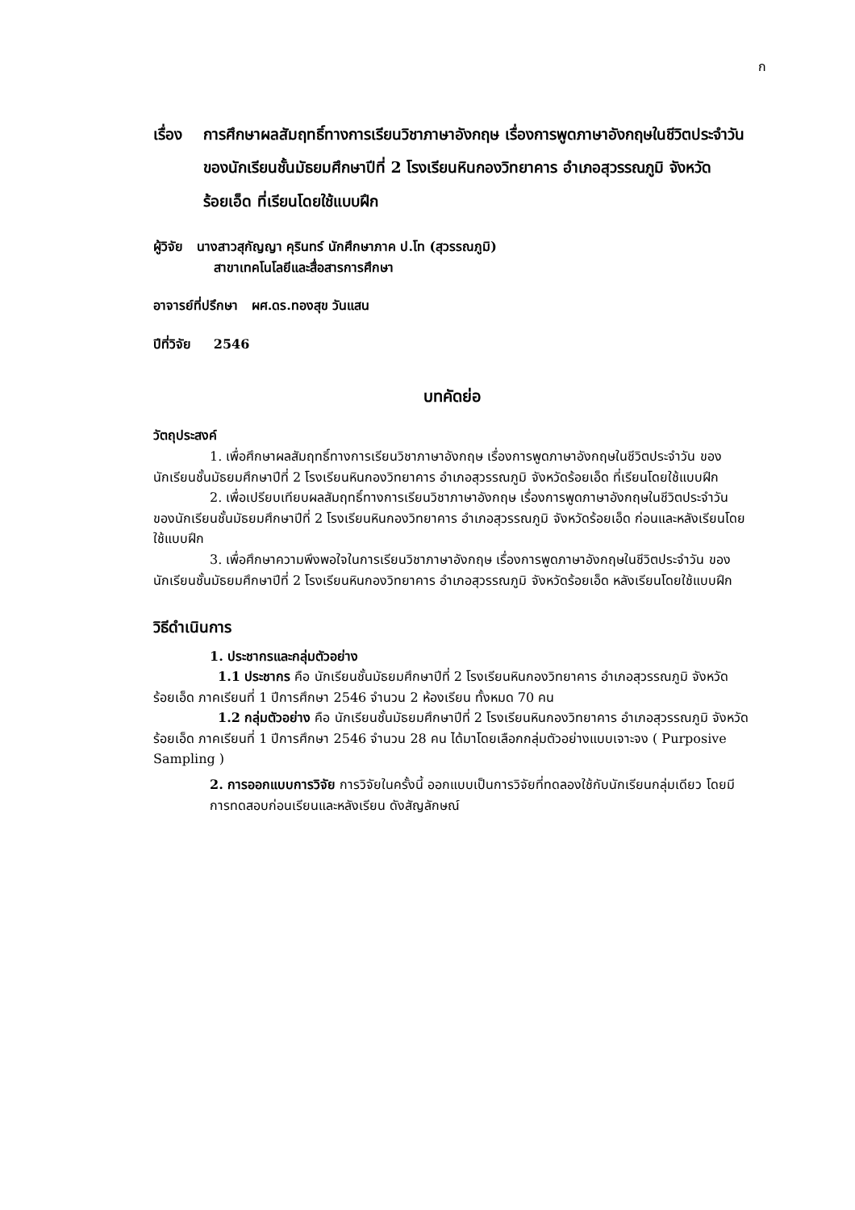ก
เรื่อง
การศึกษาผลสัมฤทธิ์ทางการเรียนวิชาภาษาอังกฤษ เรื่องการพูดภาษาอังกฤษในชีวิตประจำวัน ของนักเรียนชั้นมัธยมศึกษาปีที่ 2 โรงเรียนหินกองวิทยาคาร อำเภอสุวรรณภูมิ จังหวัดร้อยเอ็ด ที่เรียนโดยใช้แบบฝึก
ผู้วิจัย นางสาวสุกัญญา คุรินทร์ นักศึกษาภาค ป.โท (สุวรรณภูมิ)
สาขาเทคโนโลยีและสื่อสารการศึกษา
อาจารย์ที่ปรึกษา ผศ.ดร.ทองสุข วันแสน
ปีที่วิจัย 2546
บทคัดย่อ
วัตถุประสงค์
1. เพื่อศึกษาผลสัมฤทธิ์ทางการเรียนวิชาภาษาอังกฤษ เรื่องการพูดภาษาอังกฤษในชีวิตประจำวัน ของนักเรียนชั้นมัธยมศึกษาปีที่ 2 โรงเรียนหินกองวิทยาคาร อำเภอสุวรรณภูมิ จังหวัดร้อยเอ็ด ที่เรียนโดยใช้แบบฝึก
2. เพื่อเปรียบเทียบผลสัมฤทธิ์ทางการเรียนวิชาภาษาอังกฤษ เรื่องการพูดภาษาอังกฤษในชีวิตประจำวันของนักเรียนชั้นมัธยมศึกษาปีที่ 2 โรงเรียนหินกองวิทยาคาร อำเภอสุวรรณภูมิ จังหวัดร้อยเอ็ด ก่อนและหลังเรียนโดยใช้แบบฝึก
3. เพื่อศึกษาความพึงพอใจในการเรียนวิชาภาษาอังกฤษ เรื่องการพูดภาษาอังกฤษในชีวิตประจำวัน ของนักเรียนชั้นมัธยมศึกษาปีที่ 2 โรงเรียนหินกองวิทยาคาร อำเภอสุวรรณภูมิ จังหวัดร้อยเอ็ด หลังเรียนโดยใช้แบบฝึก
วิธีดำเนินการ
1. ประชากรและกลุ่มตัวอย่าง
1.1 ประชากร คือ นักเรียนชั้นมัธยมศึกษาปีที่ 2 โรงเรียนหินกองวิทยาคาร อำเภอสุวรรณภูมิ จังหวัดร้อยเอ็ด ภาคเรียนที่ 1 ปีการศึกษา 2546 จำนวน 2 ห้องเรียน ทั้งหมด 70 คน
1.2 กลุ่มตัวอย่าง คือ นักเรียนชั้นมัธยมศึกษาปีที่ 2 โรงเรียนหินกองวิทยาคาร อำเภอสุวรรณภูมิ จังหวัดร้อยเอ็ด ภาคเรียนที่ 1 ปีการศึกษา 2546 จำนวน 28 คน ได้มาโดยเลือกกลุ่มตัวอย่างแบบเจาะจง ( Purposive Sampling )
2. การออกแบบการวิจัย การวิจัยในครั้งนี้ ออกแบบเป็นการวิจัยที่ทดลองใช้กับนักเรียนกลุ่มเดียว โดยมีการทดสอบก่อนเรียนและหลังเรียน ดังสัญลักษณ์